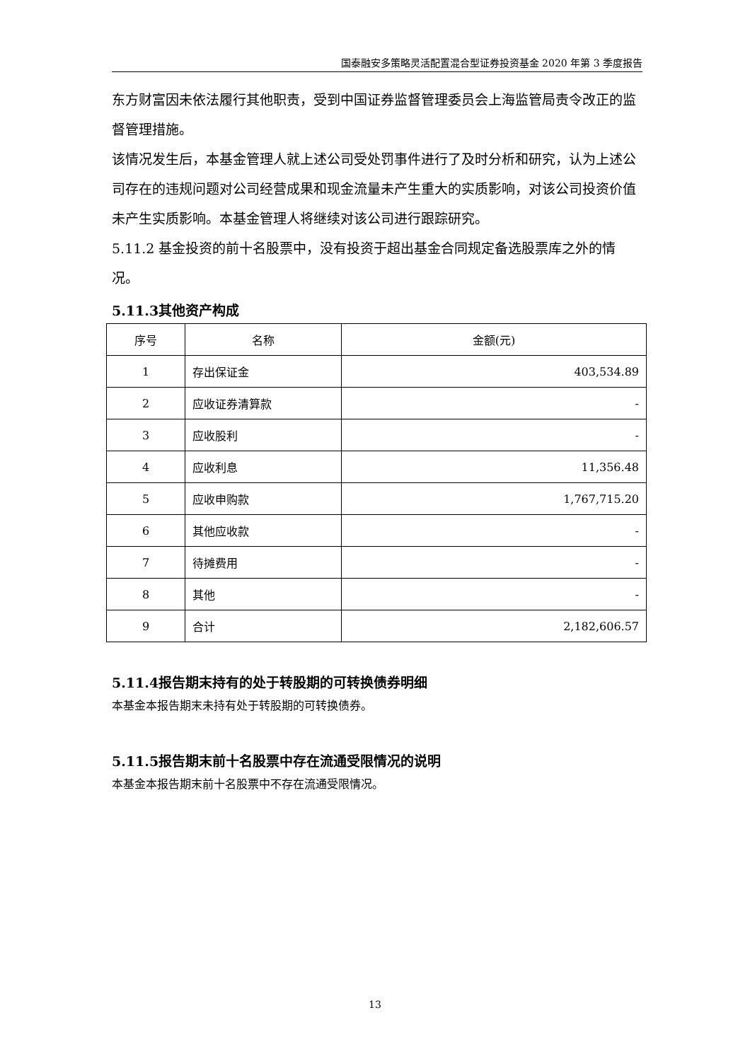国泰融安多策略灵活配置混合型证券投资基金 2020 年第 3 季度报告
东方财富因未依法履行其他职责，受到中国证券监督管理委员会上海监管局责令改正的监督管理措施。
该情况发生后，本基金管理人就上述公司受处罚事件进行了及时分析和研究，认为上述公司存在的违规问题对公司经营成果和现金流量未产生重大的实质影响，对该公司投资价值未产生实质影响。本基金管理人将继续对该公司进行跟踪研究。
5.11.2 基金投资的前十名股票中，没有投资于超出基金合同规定备选股票库之外的情况。
5.11.3其他资产构成
| 序号 | 名称 | 金额(元) |
| --- | --- | --- |
| 1 | 存出保证金 | 403,534.89 |
| 2 | 应收证券清算款 | - |
| 3 | 应收股利 | - |
| 4 | 应收利息 | 11,356.48 |
| 5 | 应收申购款 | 1,767,715.20 |
| 6 | 其他应收款 | - |
| 7 | 待摊费用 | - |
| 8 | 其他 | - |
| 9 | 合计 | 2,182,606.57 |
5.11.4报告期末持有的处于转股期的可转换债券明细
本基金本报告期末未持有处于转股期的可转换债券。
5.11.5报告期末前十名股票中存在流通受限情况的说明
本基金本报告期末前十名股票中不存在流通受限情况。
13